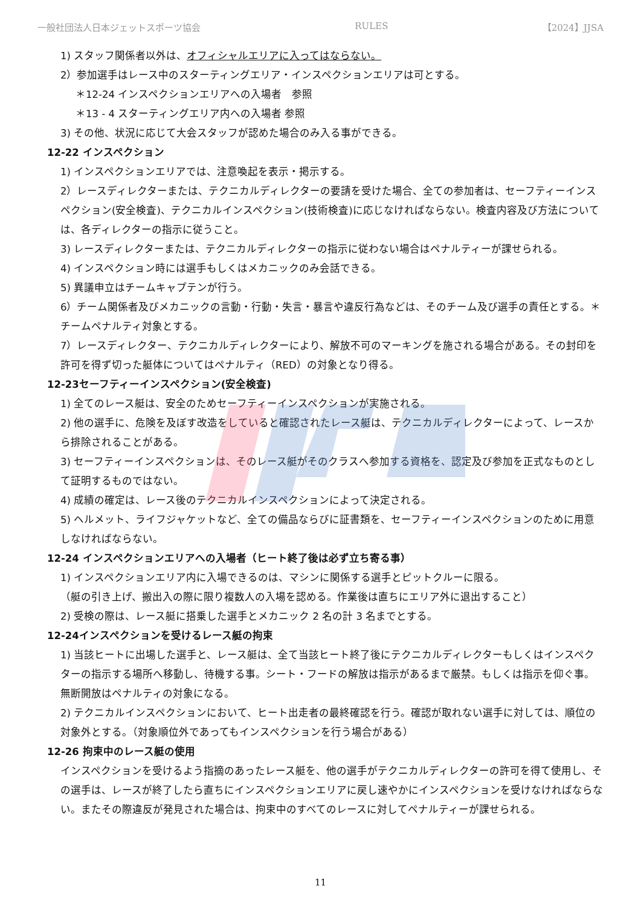一般社団法人日本ジェットスポーツ協会 RULES 【2024】JJSA
1) スタッフ関係者以外は、オフィシャルエリアに入ってはならない。
2）参加選手はレース中のスターティングエリア・インスペクションエリアは可とする。
＊12-24 インスペクションエリアへの入場者　参照
＊13 - 4 スターティングエリア内への入場者 参照
3) その他、状況に応じて大会スタッフが認めた場合のみ入る事ができる。
12-22 インスペクション
1) インスペクションエリアでは、注意喚起を表示・掲示する。
2）レースディレクターまたは、テクニカルディレクターの要請を受けた場合、全ての参加者は、セーフティーインスペクション(安全検査)、テクニカルインスペクション(技術検査)に応じなければならない。検査内容及び方法については、各ディレクターの指示に従うこと。
3) レースディレクターまたは、テクニカルディレクターの指示に従わない場合はペナルティーが課せられる。
4) インスペクション時には選手もしくはメカニックのみ会話できる。
5) 異議申立はチームキャプテンが行う。
6）チーム関係者及びメカニックの言動・行動・失言・暴言や違反行為などは、そのチーム及び選手の責任とする。＊チームペナルティ対象とする。
7）レースディレクター、テクニカルディレクターにより、解放不可のマーキングを施される場合がある。その封印を許可を得ず切った艇体についてはペナルティ（RED）の対象となり得る。
12-23セーフティーインスペクション(安全検査)
1) 全てのレース艇は、安全のためセーフティーインスペクションが実施される。
2) 他の選手に、危険を及ぼす改造をしていると確認されたレース艇は、テクニカルディレクターによって、レースから排除されることがある。
3) セーフティーインスペクションは、そのレース艇がそのクラスへ参加する資格を、認定及び参加を正式なものとして証明するものではない。
4) 成績の確定は、レース後のテクニカルインスペクションによって決定される。
5) ヘルメット、ライフジャケットなど、全ての備品ならびに証書類を、セーフティーインスペクションのために用意しなければならない。
12-24 インスペクションエリアへの入場者（ヒート終了後は必ず立ち寄る事）
1) インスペクションエリア内に入場できるのは、マシンに関係する選手とピットクルーに限る。
（艇の引き上げ、搬出入の際に限り複数人の入場を認める。作業後は直ちにエリア外に退出すること）
2) 受検の際は、レース艇に搭乗した選手とメカニック 2 名の計 3 名までとする。
12-24インスペクションを受けるレース艇の拘束
1) 当該ヒートに出場した選手と、レース艇は、全て当該ヒート終了後にテクニカルディレクターもしくはインスペクターの指示する場所へ移動し、待機する事。シート・フードの解放は指示があるまで厳禁。もしくは指示を仰ぐ事。無断開放はペナルティの対象になる。
2) テクニカルインスペクションにおいて、ヒート出走者の最終確認を行う。確認が取れない選手に対しては、順位の対象外とする。（対象順位外であってもインスペクションを行う場合がある）
12-26 拘束中のレース艇の使用
インスペクションを受けるよう指摘のあったレース艇を、他の選手がテクニカルディレクターの許可を得て使用し、その選手は、レースが終了したら直ちにインスペクションエリアに戻し速やかにインスペクションを受けなければならない。またその際違反が発見された場合は、拘束中のすべてのレースに対してペナルティーが課せられる。
11